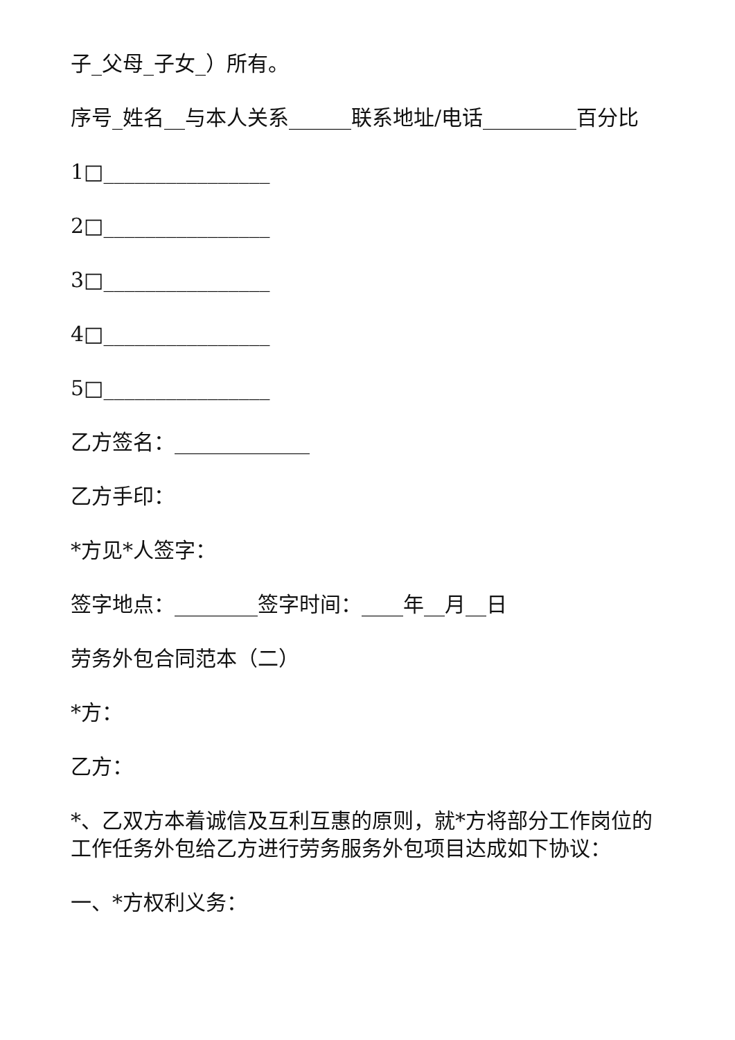子_父母_子女_）所有。
序号_姓名__与本人关系______联系地址/电话_________百分比
1□________________
2□________________
3□________________
4□________________
5□________________
乙方签名：_____________
乙方手印：
*方见*人签字：
签字地点：________签字时间：____年__月__日
劳务外包合同范本（二）
*方：
乙方：
*、乙双方本着诚信及互利互惠的原则，就*方将部分工作岗位的工作任务外包给乙方进行劳务服务外包项目达成如下协议：
一、*方权利义务：